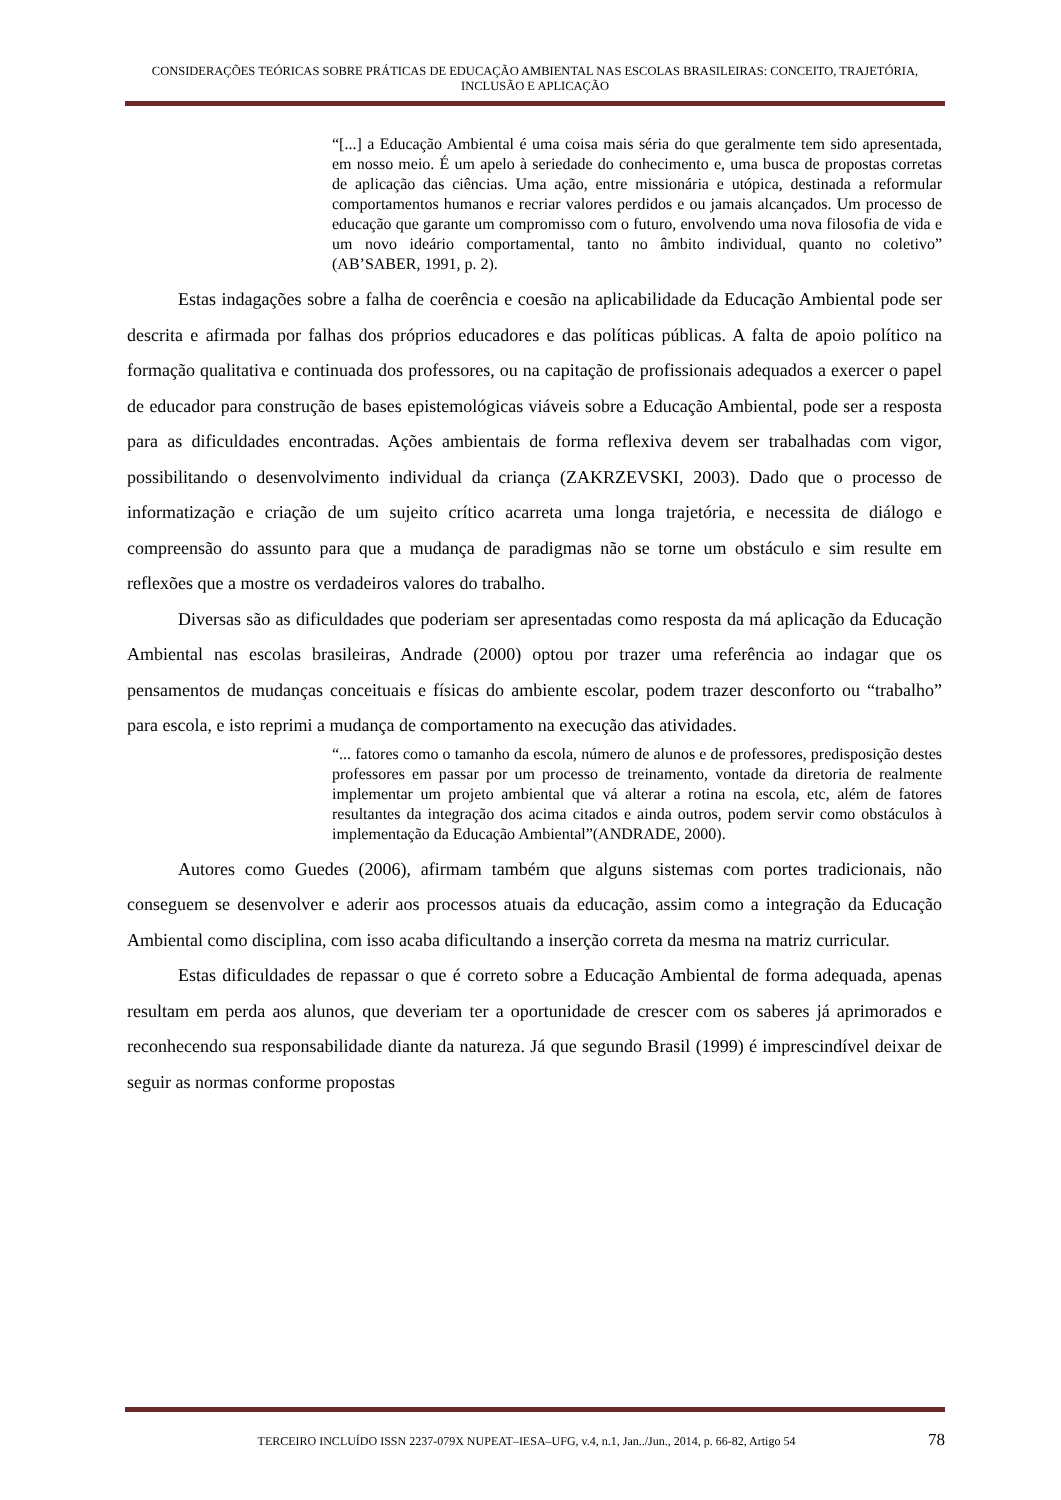CONSIDERAÇÕES TEÓRICAS SOBRE PRÁTICAS DE EDUCAÇÃO AMBIENTAL NAS ESCOLAS BRASILEIRAS: CONCEITO, TRAJETÓRIA, INCLUSÃO E APLICAÇÃO
“[...] a Educação Ambiental é uma coisa mais séria do que geralmente tem sido apresentada, em nosso meio. É um apelo à seriedade do conhecimento e, uma busca de propostas corretas de aplicação das ciências. Uma ação, entre missionária e utópica, destinada a reformular comportamentos humanos e recriar valores perdidos e ou jamais alcançados. Um processo de educação que garante um compromisso com o futuro, envolvendo uma nova filosofia de vida e um novo ideário comportamental, tanto no âmbito individual, quanto no coletivo” (AB’SABER, 1991, p. 2).
Estas indagações sobre a falha de coerência e coesão na aplicabilidade da Educação Ambiental pode ser descrita e afirmada por falhas dos próprios educadores e das políticas públicas. A falta de apoio político na formação qualitativa e continuada dos professores, ou na capitação de profissionais adequados a exercer o papel de educador para construção de bases epistemológicas viáveis sobre a Educação Ambiental, pode ser a resposta para as dificuldades encontradas. Ações ambientais de forma reflexiva devem ser trabalhadas com vigor, possibilitando o desenvolvimento individual da criança (ZAKRZEVSKI, 2003). Dado que o processo de informatização e criação de um sujeito crítico acarreta uma longa trajetória, e necessita de diálogo e compreensão do assunto para que a mudança de paradigmas não se torne um obstáculo e sim resulte em reflexões que a mostre os verdadeiros valores do trabalho.
Diversas são as dificuldades que poderiam ser apresentadas como resposta da má aplicação da Educação Ambiental nas escolas brasileiras, Andrade (2000) optou por trazer uma referência ao indagar que os pensamentos de mudanças conceituais e físicas do ambiente escolar, podem trazer desconforto ou “trabalho” para escola, e isto reprimi a mudança de comportamento na execução das atividades.
“... fatores como o tamanho da escola, número de alunos e de professores, predisposição destes professores em passar por um processo de treinamento, vontade da diretoria de realmente implementar um projeto ambiental que vá alterar a rotina na escola, etc, além de fatores resultantes da integração dos acima citados e ainda outros, podem servir como obstáculos à implementação da Educação Ambiental”(ANDRADE, 2000).
Autores como Guedes (2006), afirmam também que alguns sistemas com portes tradicionais, não conseguem se desenvolver e aderir aos processos atuais da educação, assim como a integração da Educação Ambiental como disciplina, com isso acaba dificultando a inserção correta da mesma na matriz curricular.
Estas dificuldades de repassar o que é correto sobre a Educação Ambiental de forma adequada, apenas resultam em perda aos alunos, que deveriam ter a oportunidade de crescer com os saberes já aprimorados e reconhecendo sua responsabilidade diante da natureza. Já que segundo Brasil (1999) é imprescindível deixar de seguir as normas conforme propostas
TERCEIRO INCLUÍDO ISSN 2237-079X NUPEAT–IESA–UFG, v.4, n.1, Jan../Jun., 2014, p. 66-82, Artigo 54 78